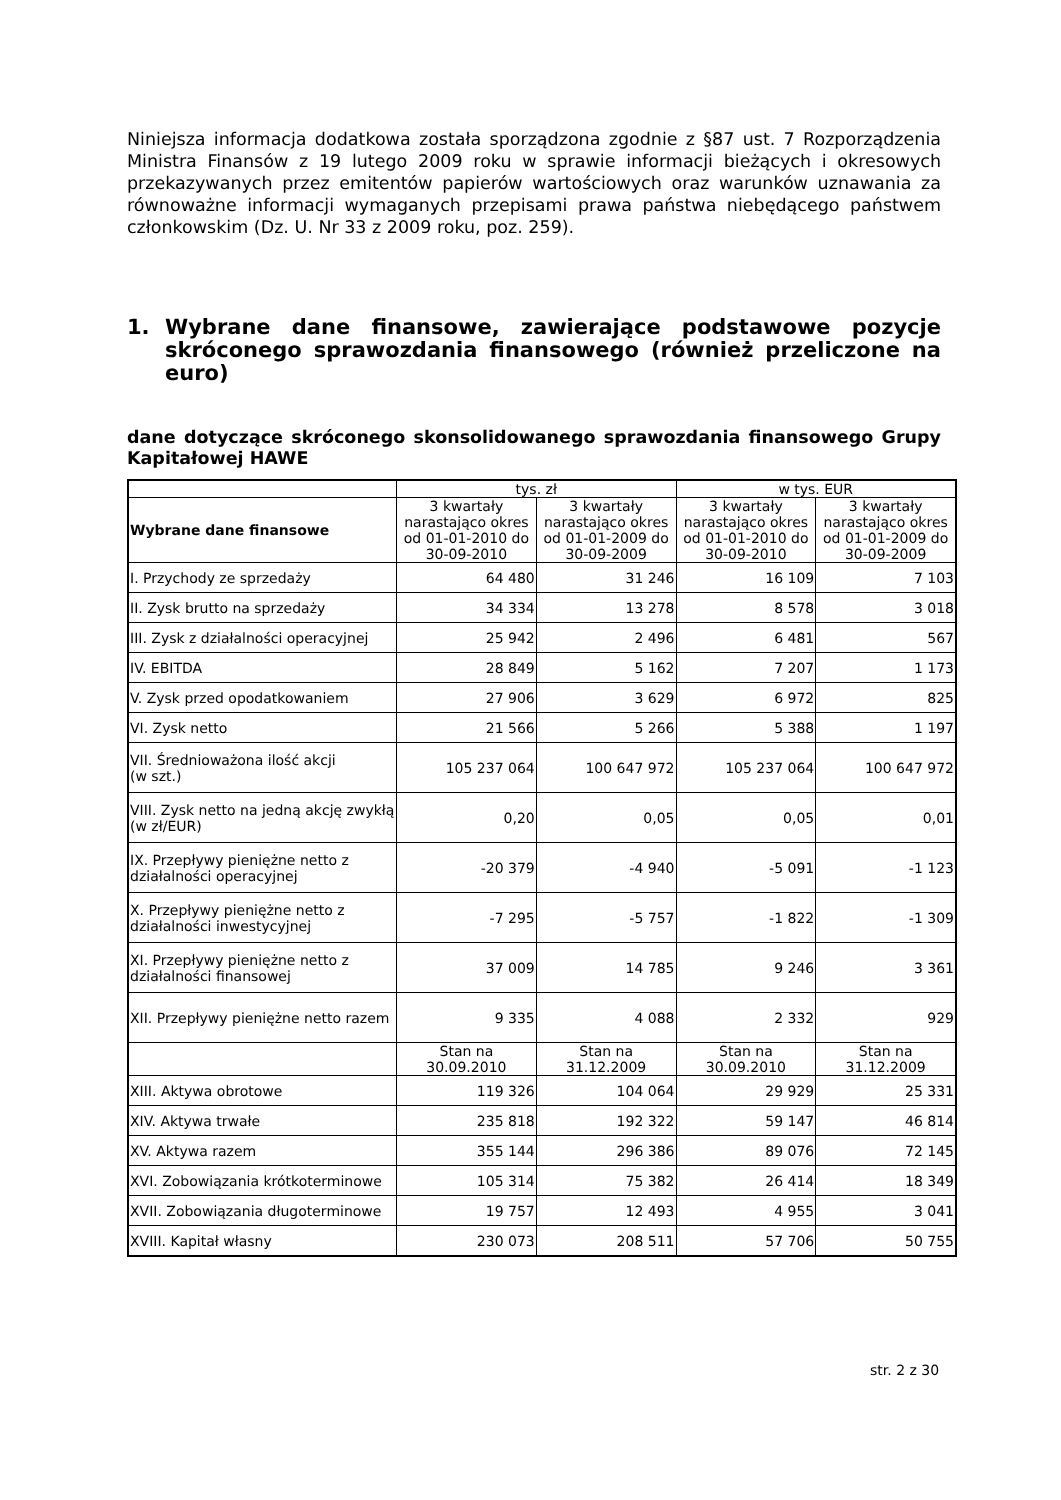Niniejsza informacja dodatkowa została sporządzona zgodnie z §87 ust. 7 Rozporządzenia Ministra Finansów z 19 lutego 2009 roku w sprawie informacji bieżących i okresowych przekazywanych przez emitentów papierów wartościowych oraz warunków uznawania za równoważne informacji wymaganych przepisami prawa państwa niebędącego państwem członkowskim (Dz. U. Nr 33 z 2009 roku, poz. 259).
1. Wybrane dane finansowe, zawierające podstawowe pozycje skróconego sprawozdania finansowego (również przeliczone na euro)
dane dotyczące skróconego skonsolidowanego sprawozdania finansowego Grupy Kapitałowej HAWE
| | tys. zł | | w tys. EUR | |
| --- | --- | --- | --- | --- |
| Wybrane dane finansowe | 3 kwartały narastająco okres od 01-01-2010 do 30-09-2010 | 3 kwartały narastająco okres od 01-01-2009 do 30-09-2009 | 3 kwartały narastająco okres od 01-01-2010 do 30-09-2010 | 3 kwartały narastająco okres od 01-01-2009 do 30-09-2009 |
| I. Przychody ze sprzedaży | 64 480 | 31 246 | 16 109 | 7 103 |
| II. Zysk brutto na sprzedaży | 34 334 | 13 278 | 8 578 | 3 018 |
| III. Zysk z działalności operacyjnej | 25 942 | 2 496 | 6 481 | 567 |
| IV. EBITDA | 28 849 | 5 162 | 7 207 | 1 173 |
| V. Zysk przed opodatkowaniem | 27 906 | 3 629 | 6 972 | 825 |
| VI. Zysk netto | 21 566 | 5 266 | 5 388 | 1 197 |
| VII. Średnioważona ilość akcji (w szt.) | 105 237 064 | 100 647 972 | 105 237 064 | 100 647 972 |
| VIII. Zysk netto na jedną akcję zwykłą (w zł/EUR) | 0,20 | 0,05 | 0,05 | 0,01 |
| IX. Przepływy pieniężne netto z działalności operacyjnej | -20 379 | -4 940 | -5 091 | -1 123 |
| X. Przepływy pieniężne netto z działalności inwestycyjnej | -7 295 | -5 757 | -1 822 | -1 309 |
| XI. Przepływy pieniężne netto z działalności finansowej | 37 009 | 14 785 | 9 246 | 3 361 |
| XII. Przepływy pieniężne netto razem | 9 335 | 4 088 | 2 332 | 929 |
| | Stan na 30.09.2010 | Stan na 31.12.2009 | Stan na 30.09.2010 | Stan na 31.12.2009 |
| XIII. Aktywa obrotowe | 119 326 | 104 064 | 29 929 | 25 331 |
| XIV. Aktywa trwałe | 235 818 | 192 322 | 59 147 | 46 814 |
| XV. Aktywa razem | 355 144 | 296 386 | 89 076 | 72 145 |
| XVI. Zobowiązania krótkoterminowe | 105 314 | 75 382 | 26 414 | 18 349 |
| XVII. Zobowiązania długoterminowe | 19 757 | 12 493 | 4 955 | 3 041 |
| XVIII. Kapitał własny | 230 073 | 208 511 | 57 706 | 50 755 |
str. 2 z 30